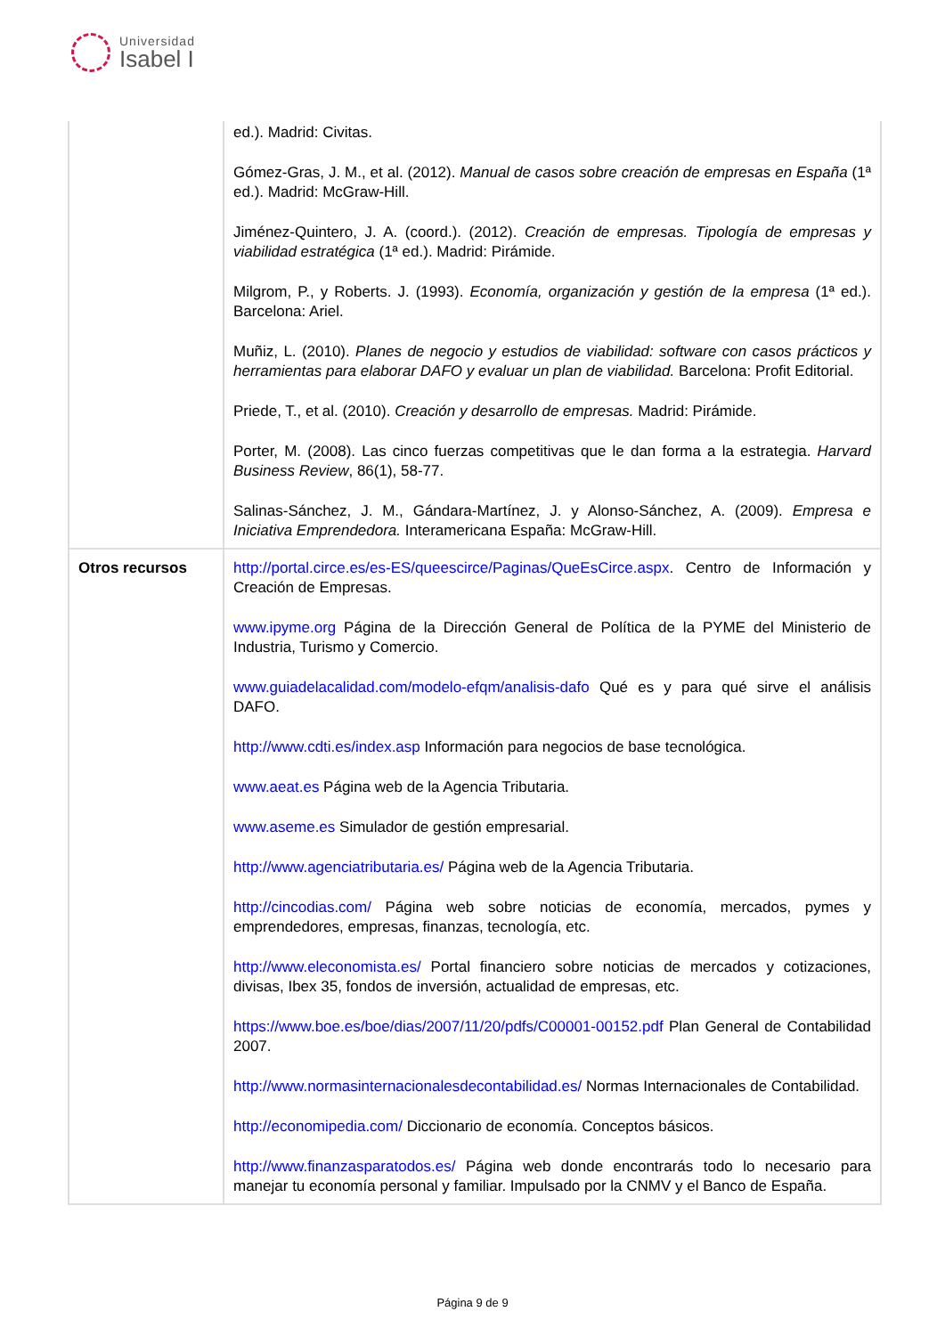Universidad
Isabel I
| | ed.). Madrid: Civitas. Gómez-Gras, J. M., et al. (2012). Manual de casos sobre creación de empresas en España (1ª ed.). Madrid: McGraw-Hill. Jiménez-Quintero, J. A. (coord.). (2012). Creación de empresas. Tipología de empresas y viabilidad estratégica (1ª ed.). Madrid: Pirámide. Milgrom, P., y Roberts. J. (1993). Economía, organización y gestión de la empresa (1ª ed.). Barcelona: Ariel. Muñiz, L. (2010). Planes de negocio y estudios de viabilidad: software con casos prácticos y herramientas para elaborar DAFO y evaluar un plan de viabilidad. Barcelona: Profit Editorial. Priede, T., et al. (2010). Creación y desarrollo de empresas. Madrid: Pirámide. Porter, M. (2008). Las cinco fuerzas competitivas que le dan forma a la estrategia. Harvard Business Review , 86(1), 58-77. Salinas-Sánchez, J. M., Gándara-Martínez, J. y Alonso-Sánchez, A. (2009). Empresa e Iniciativa Emprendedora. Interamericana España: McGraw-Hill. |
| Otros recursos | http://portal.circe.es/es-ES/queescirce/Paginas/QueEsCirce.aspx . Centro de Información y Creación de Empresas. www.ipyme.org Página de la Dirección General de Política de la PYME del Ministerio de Industria, Turismo y Comercio. www.guiadelacalidad.com/modelo-efqm/analisis-dafo Qué es y para qué sirve el análisis DAFO. http://www.cdti.es/index.asp Información para negocios de base tecnológica. www.aeat.es Página web de la Agencia Tributaria. www.aseme.es Simulador de gestión empresarial. http://www.agenciatributaria.es/ Página web de la Agencia Tributaria. http://cincodias.com/ Página web sobre noticias de economía, mercados, pymes y emprendedores, empresas, finanzas, tecnología, etc. http://www.eleconomista.es/ Portal financiero sobre noticias de mercados y cotizaciones, divisas, Ibex 35, fondos de inversión, actualidad de empresas, etc. https://www.boe.es/boe/dias/2007/11/20/pdfs/C00001-00152.pdf Plan General de Contabilidad 2007. http://www.normasinternacionalesdecontabilidad.es/ Normas Internacionales de Contabilidad. http://economipedia.com/ Diccionario de economía. Conceptos básicos. http://www.finanzasparatodos.es/ Página web donde encontrarás todo lo necesario para manejar tu economía personal y familiar. Impulsado por la CNMV y el Banco de España. |
Página 9 de 9